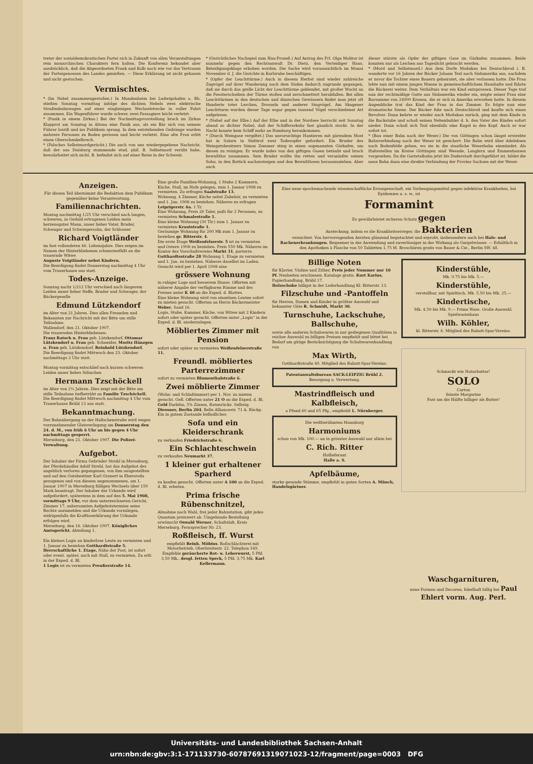treter der sozialdemokratischen Partei sich in Zukunft von allen Veranstaltungen rein monarchischen Charakters fern halten. Die Konferenz bekundet aber ausdrücklich, daß die Abgeordneten Frank und Kolb nach wie vor das Vertrauen der Parteigenossen des Landes genießen. — Diese Erklärung ist nicht gehauen und nicht gestochen.
Vermischtes.
* (Im Nebel zusammengestoßen.) In Mundenheim bei Ludwigshafen a. Rh. stießen Sonntag vormittag infolge des dichten Nebels zwei elektrische Straßenbahnwagen auf einer eingleisigen Wechselstrecke in voller Fahrt zusammen. Ein Wagenführer wurde schwer, zwei Passagiere leicht verletzt.
* (Panik in einem Zirkus.) Bei der Nachmittagsvorstellung brach im Zirkus Klapprot am Sonntag in Altona eine Panik aus, als ein Bär sich von seinem Führer losriß und ins Publikum sprang. In dem entstehenden Gedränge wurden mehrere Personen zu Boden gerissen und leicht verletzt. Eine alte Frau erlitt einen Oberschenkelbruch.
* (Falsches Selbstmordgerücht.) Die auch von uns wiedergegebene Nachricht, daß der aus Duisburg stammende stud. phil. B. Selbstmord verübt habe, bewahrheitet sich nicht. B. befindet sich auf einer Reise in der Schweiz.
* (Gerichtliches Nachspiel zum Hau-Prozeß.) Auf Antrag des Frl. Olga Molitor ist nunmehr gegen den Rechtsanwalt Dr. Dietz, den Verteidiger Haus, Beleidigungsklage erhoben worden. Die Sache wird voraussichtlich im Monat November d. J. die Gerichte in Karlsruhe beschäftigen.
* (Opfer der Leuchttürme.) Auch in diesem Herbst sind wieder zahlreiche Zugvögel auf ihrer Wanderung nach dem Süden dadurch zugrunde gegangen, daß sie durch das grelle Licht der Leuchttürme geblendet, mit großer Wucht an die Fensterscheiben der Türme stoßen und zerschmettert herabfallen. Bei allen Leuchttürmen in den deutschen und dänischen Gewässern findet man jetzt oft Hunderte toter Lerchen, Drosseln und anderer Singvögel. Am Skagener Leuchtturm wurden dieser Tage sogar gegen tausend Vögel verschiedener Art aufgelesen.
* (Nebel auf der Elbe.) Auf der Elbe und in der Nordsee herrscht seit Sonntag abend so dichter Nebel, daß der Schiffsverkehr fast gänzlich stockt. In der Nacht konnte kein Schiff mehr an Hamburg herankommen.
* (Durch Weingase vergiftet.) Das unvorsichtige Hantieren mit gärendem Most hat in Salurn in Südtirol zwei Todesopfer gefordert. Ein Bruder des Weingutsbesitzers Simon Zemmer stieg in einen sogenannten Gärkufen, um diesen zu reinigen. Er wurde indes von den giftigen Gasen betäubt und brach bewußtlos zusammen. Sein Bruder wollte ihn retten und veranlaßte seinen Sohn, in den Bottich nachzusteigen und den Bewußtlosen herauszuziehen. Aber auch
dieser stürzte als Opfer der giftigen Gase im Gärkufen zusammen. Beide konnten nur als Leichen ans Tageslicht gebracht werden.
* (Mord und Selbstmord.) Aus dem Dorfe Modukan bei Deutschbrod i. B. wanderte vor 16 Jahren der Bäcker Johann Tezl nach Südamerika aus, nachdem er zuvor die Tochter eines Bauern geheiratet, sie aber verlassen hatte. Die Frau lebte nun mit einem jungen Manne in gemeinschaftlichem Haushalte und führte die Bäckerei weiter. Dem Verhältnis war ein Kind entsprossen. Dieser Tage traf nun der rechtmäßige Gatte aus Südamerika wieder ein, zeigte seiner Frau eine Barsumme von 24000 Kronen, die er sich in Amerika erworben hatte. In diesem Augenblicke trat das Kind der Frau in das Zimmer. Es folgte nun eine dramatische Szene. Der Bäcker fuhr nach Deutschbrod und kaufte sich einen Revolver. Dann kehrte er wieder nach Modukan zurück, ging mit dem Kinde in die Backstube und schoß seinen Nebenbuhler d. h. den Vater des Kindes sofort nieder. Dann schoß sich Tezl ebenfalls eine Kugel in den Kopf. Auch er war sofort tot.
* (Bau einer Bahn nach der Weser.) Die von Göttingen schon längst erstrebte Bahnverbindung nach der Weser ist gesichert. Die Bahn wird über Adelebsen nach Bodenfelde gehen, wo sie in die staatliche Weserbahn einmündet. Als Haltestellen im Kreise Göttingen sind Weende, Lenglern und Emmenhausen vorgesehen. Da die Gartetalbahn jetzt bis Duderstadt durchgeführt ist, bildet die neue Bahn dann eine direkte Verbindung der Provinz Sachsen mit der Weser.
Anzeigen.
Für diesen Teil übernimmt die Redaktion dem Publikum gegenüber keine Verantwortung.
Familiennachrichten.
Montag nachmittag 1/25 Uhr verschied nach langen, schweren, in Geduld ertragenen Leiden mein herzensguter Mann, unser lieber Vater, Bruder, Schwager und Schwiegersohn, der Schlosser
Richard Voigtländer
im fast vollendeten 46. Lebensjahre. Dies zeigen im Namen der Hinterbliebenen schmerzerfüllt an die trauernde Witwe
Auguste Voigtländer nebst Kindern.
Die Beerdigung findet Donnerstag nachmittag 4 Uhr vom Trauerhause aus statt.
Todes-Anzeige.
Sonntag nacht 1/212 Uhr verschied nach längerem Leiden unser lieber Neffe, Bruder und Schwager, der Bäckergeselle
Edmund Lützkendorf
im Alter von 21 Jahren. Dies allen Freunden und Bekannten zur Nachricht mit der Bitte um stille Teilnahme.
Wallendorf, den 21. Oktober 1907.
Die trauernden Hinterbliebenen:
Franz Ratsch u. Frau geb. Lützkendorf, Ottomar Lützkendorf u. Frau geb. Schneider, Moritz Hänzgen u. Frau geb. Lützkendorf, Reinhold Lützkendorf.
Die Beerdigung findet Mittwoch den 23. Oktober nachmittags 2 Uhr statt.
Montag vormittag entschlief nach kurzen schweren Leiden unser liebes Söhnchen
Hermann Tzschöckell
im Alter von 2¼ Jahren. Dies zeigt mit der Bitte um stille Teilnahme tiefbetrübt an Familie Tzschöckell. Die Beerdigung findet Mittwoch nachmittag 4 Uhr vom Trauerhause Brühl 13 aus statt.
Bekanntmachung.
Der Bahnübergang an der Hallschenstraße wird wegen vorzunehmender Gleisverlegung am Donnerstag den 24. d. M., von früh 6 Uhr an bis gegen 4 Uhr nachmittags gesperrt.
Merseburg, den 21. Oktober 1907. Die Polizei-Verwaltung.
Aufgebot.
Der Inhaber der Firma Gebrüder Strehl in Merseburg, der Pferdehändler Adolf Strehl, hat das Aufgebot des angeblich verloren gegangenen, von ihm ausgestellten und auf den Gutsbesitzer Karl Grunert in Ebersroda gezogenen und von diesem angenommenen, am 1. Januar 1907 in Merseburg fälligen Wechsels über 150 Mark beantragt. Der Inhaber der Urkunde wird aufgefordert, spätestens in dem auf den 5. Mai 1908, vormittags 9 Uhr, vor dem unterzeichneten Gericht, Zimmer 17, anberaumten Aufgebotstermine seine Rechte anzumelden und die Urkunde vorzulegen, widrigenfalls die Kraftloserklärung der Urkunde erfolgen wird.
Merseburg, den 16. Oktober 1907. Königliches Amtsgericht. Abteilung 1.
Ein kleines Logis an kinderlose Leute zu vermieten und 1. Januar zu beziehen Gotthardtstraße 5.
Herrschaftliche 1. Etage, Nähe der Post, ist sofort oder event. später, auch mit Stall, zu vermieten. Zu erfr. in der Exped. d. Bl.
1 Logis ist zu vermieten Preußerstraße 14.
Eine große Familien-Wohnung, 1 Stube 2 Kammern, Küche, Stall, im Hofe gelegen, zum 1. Januar 1908 zu vermieten. Zu erfragen Saalstraße 13.
Wohnung, 4 Zimmer, Küche nebst Zubehör, zu vermieten und 1. Jan. 1908 zu beziehen. Näheres zu erfragen Leipzigerstr. 6a. 1 Tr.
Eine Wohnung, Preis 26 Taler, paßt für 2 Personen, zu vermieten Schmalestraße 1.
Eine kleine Wohnung (30 Tlr.) zum 1. Januar zu vermieten Krautstraße 1.
Geräumige Wohnung für 200 Mk zum 1. Januar zu beziehen gr. Ritterstr. 4.
Die erste Etage Weißenfelserstr. 5 ist zu vermieten und Ostern 1908 zu beziehen. Preis 550 Mk. Näheres im Kontor des Vorschußvereins Markt 31, parterre.
Gotthardtsstraße 28 Wohnung 1. Etage zu vermieten und 1. Jan. zu beziehen. Näheres daselbst im Laden.
Gesucht wird per 1. April 1908 eine
grössere Wohnung
in ruhiger Lage und besserem Hause. Offerten mit näherer Angabe der verfügbaren Räume und des Preises unter K 40 an die Exped. d. Blattes.
Eine kleine Wohnung wird von einzelnen Leuten sofort zu mieten gesucht. Offerten an Herrn Bäckermeister Weber, Sand 16.
Logis, Stube, Kammer, Küche, von Witwe mit 2 Kindern sofort oder später gesucht. Offerten unter „Logis“ in der Exped. d. Bl. niederzulegen.
Möbliertes Zimmer mit Pension
sofort oder später zu vermieten Weißenfelserstraße 11.
Freundl. möbliertes Parterrezimmer
sofort zu vermieten Blumenthalstraße 6.
Zwei möblierte Zimmer
(Wohn- und Schlafzimmer) per 1. Nov. zu mieten gesucht. Gefl. Offerten unter 21 O an die Exped. d. Bl.
Geld Darlehn, 5% Zinsen, Ratenrückz. Selbstg. Diessner, Berlin 204, Belle Alliancestr. 71 A. Rückp.
Ein in gutem Zustande befindliches
Sofa und ein Kleiderschrank
zu verkaufen Friedrichstraße 6.
Ein Schlachteschwein
zu verkaufen Neumarkt 37.
1 kleiner gut erhaltener Sparherd
zu kaufen gesucht. Offerten unter A 100 an die Exped. d. Bl. erbeten.
Prima frische Rübenschnitzel,
Abnahme nach Wahl, frei jeder Bahnstation, gibt jedes Quantum preiswert ab. Umgehende Bestellung erwünscht Oswald Werner, Schafstädt, Kreis Merseburg. Fernsprecher Nr. 23.
Roßfleisch, ff. Wurst
empfiehlt Reinh. Möbius, Roßschlächterei mit Motorbetrieb, Oberbreitestr. 22. Telephon 349.
Empfehle geräucherte Rot- u. Leberwurst, 5 Pfd. 3,50 Mk., desgl. fetten Speck, 5 Pfd. 3,75 Mk. Karl Kellermann.
Eine neue epochemachende wissenschaftliche Errungenschaft, ein Vorbeugungsmittel gegen infektiöse Krankheiten, bei Epidemien u. s. w., ist
Formamint
Es gewährleistet sicheren Schutz gegen
Ansteckung, indem es die Krankheitserreger, die Bakterien
vernichtet. Von hervorragenden Aerzten glänzend begutachtet und erprobt, insbesondere auch bei Hals- und Rachenerkrankungen. Bequemer in der Anwendung und zuverlässiger in der Wirkung als Gurgelwässer. — Erhältlich in den Apotheken à Flasche von 50 Tabletten 1,75 M. Broschüren gratis von Bauer & Cie., Berlin SW. 48.
Billige Noten
für Klavier, Violine und Zither, Preis jeder Nummer nur 10 Pf. Neuheiten erschienen. Kataloge gratis. Kurt Karius, Papierhandlung, Brühl 17.
Holzschuhe billigst in der Lederhandlung Kl. Ritterstr. 13.
Filzschuhe und -Pantoffeln
für Herren, Damen und Kinder in größter Auswahl und bekannter Güte R. Schmidt, Markt 30.
Turnschuhe, Lackschuhe, Ballschuhe,
sowie alle anderen Schuhwaren in nur gediegenen Qualitäten in reicher Auswahl zu billigen Preisen empfiehlt und bittet bei Bedarf um gütige Berücksichtigung die Schuhwarenhandlung von
Max Wirth,
Gotthardtstraße 40. Mitglied des Rabatt-Spar-Vereins.
Patentanwaltsbureau SACK-LEIPZIG Brühl 2. Besorgung u. Verwertung.
Mastrindfleisch und Kalbfleisch,
a Pfund 60 und 65 Pfg., empfiehlt L. Nürnberger.
Die weltberühmten Mannborg
Harmoniums
schon von Mk. 100.— an in grösster Auswahl nur allein bei
C. Rich. Ritter
Hoflieferant
Halle a. S.
Apfelbäume,
starke gesunde Stämme, empfiehlt in guten Sorten A. Münch, Handelsgärtner.
Kinderstühle,
Mk. 0.75 bis Mk. 5.—
Kinderstühle,
verstellbar, mit Spieltisch, Mk. 5.50 bis Mk. 25.—
Kindertische,
Mk. 4.50 bis Mk. 9.— Prima Ware. Große Auswahl. Spielwarenhaus
Wilh. Köhler,
kl. Ritterstr. 6. Mitglied des Rabatt-Spar-Vereins.
Schmeckt wie Naturbutter!
SOLO
Carton
feinste Margarine
Fast um die Hälfte billiger als Butter!
Waschgarnituren,
neue Formen und Decoren, fabelhaft billig bei Paul Ehlert vorm. Aug. Perl.
Universitäts- und Landesbibliothek Sachsen-Anhalt
urn:nbn:de:gbv:3:1-171133730-60787691319071023-12/fragment/page=0003 DFG